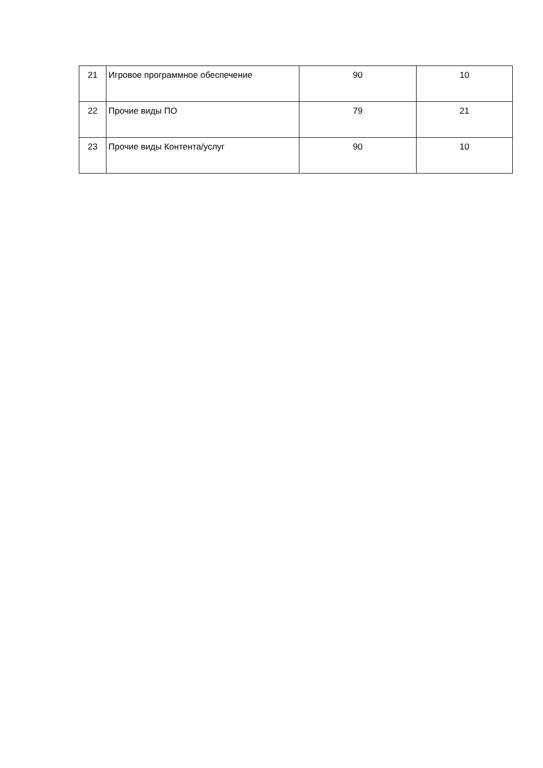| 21 | Игровое программное обеспечение | 90 | 10 |
| 22 | Прочие виды ПО | 79 | 21 |
| 23 | Прочие виды Контента/услуг | 90 | 10 |